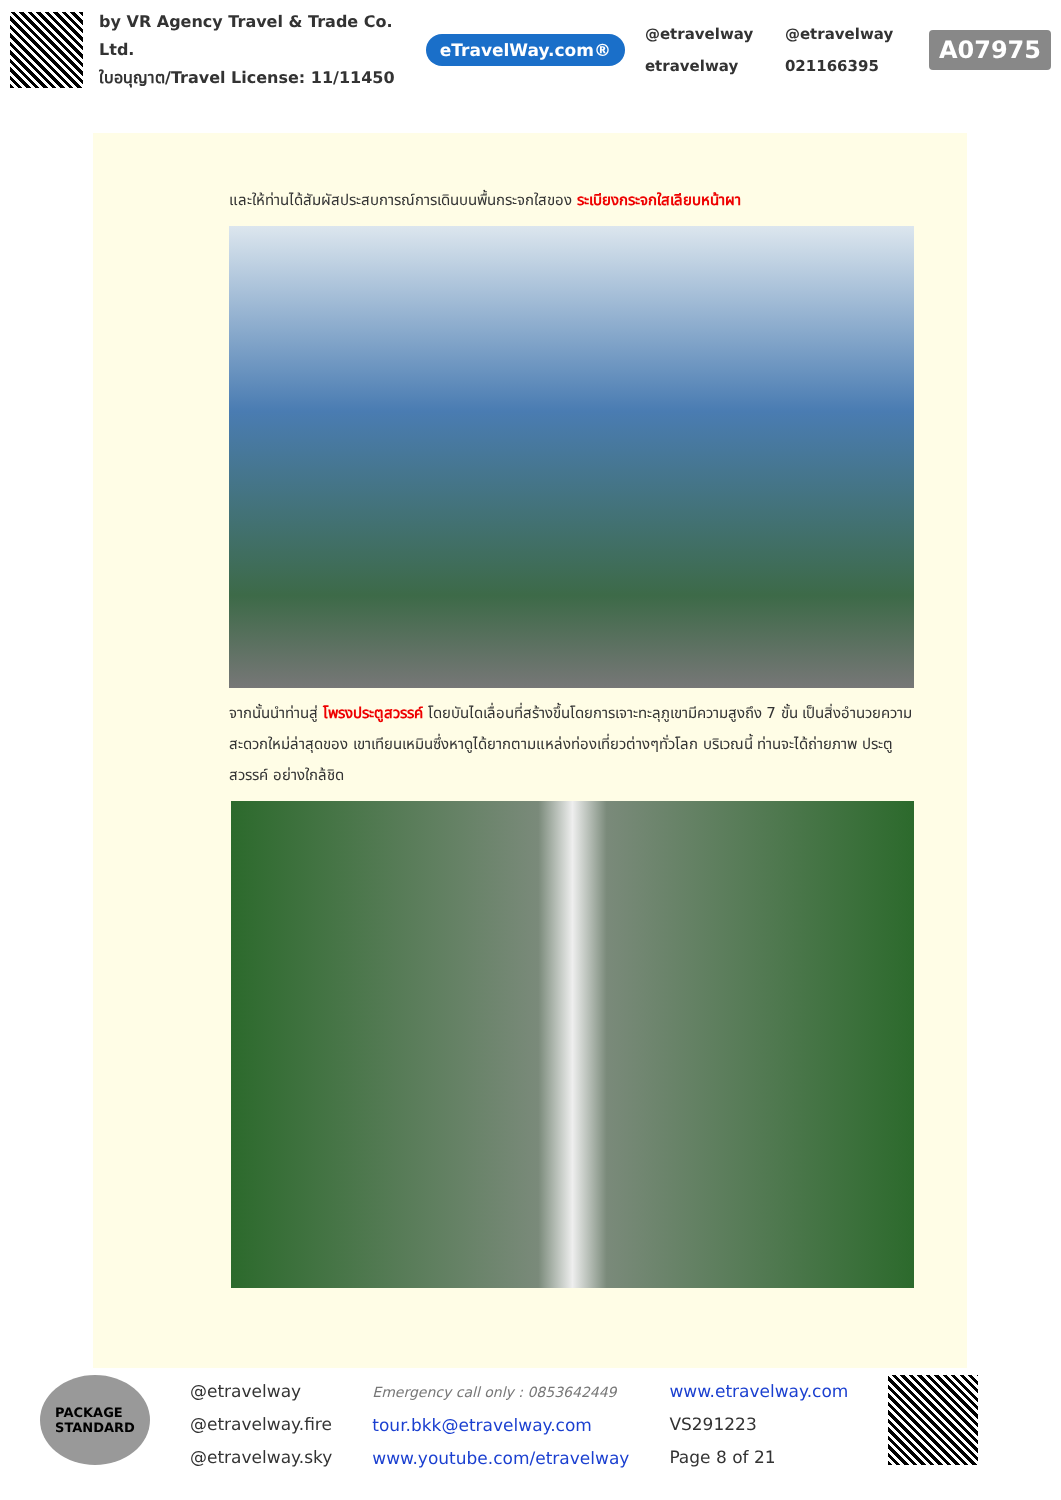by VR Agency Travel & Trade Co. Ltd.
ใบอนุญาต/Travel License: 11/11450
eTravelWay.com®
@etravelway @etravelway etravelway 021166395
A07975
และให้ท่านได้สัมผัสประสบการณ์การเดินบนพื้นกระจกใสของ ระเบียงกระจกใสเลียบหน้าผา
จากนั้นนำท่านสู่ โพรงประตูสวรรค์ โดยบันไดเลื่อนที่สร้างขึ้นโดยการเจาะทะลุภูเขามีความสูงถึง 7 ขั้น เป็นสิ่งอำนวยความสะดวกใหม่ล่าสุดของ เขาเทียนเหมินซึ่งหาดูได้ยากตามแหล่งท่องเที่ยวต่างๆทั่วโลก บริเวณนี้ ท่านจะได้ถ่ายภาพ ประตูสวรรค์ อย่างใกล้ชิด
PACKAGE
STANDARD
@etravelway
@etravelway.fire
@etravelway.sky
Emergency call only : 0853642449
tour.bkk@etravelway.com
www.youtube.com/etravelway
www.etravelway.com
VS291223
Page 8 of 21